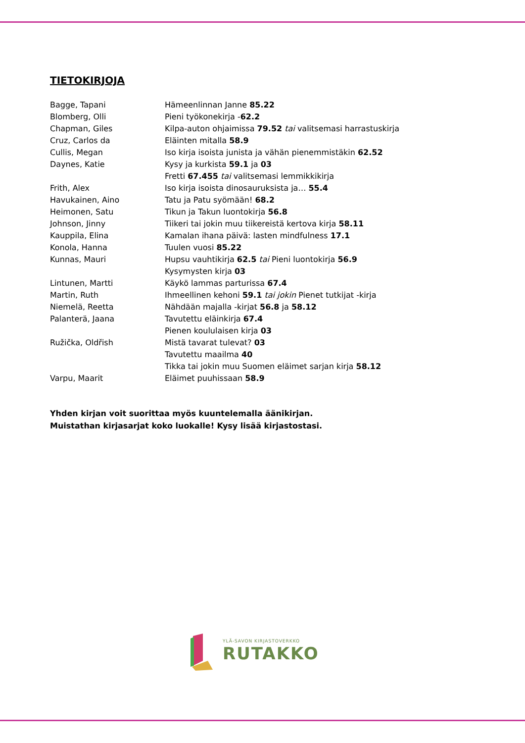TIETOKIRJOJA
| Bagge, Tapani | Hämeenlinnan Janne 85.22 |
| Blomberg, Olli | Pieni työkonekirja - 62.2 |
| Chapman, Giles | Kilpa-auton ohjaimissa 79.52 tai valitsemasi harrastuskirja |
| Cruz, Carlos da | Eläinten mitalla 58.9 |
| Cullis, Megan | Iso kirja isoista junista ja vähän pienemmistäkin 62.52 |
| Daynes, Katie | Kysy ja kurkista 59.1 ja 03 |
| | Fretti 67.455 tai valitsemasi lemmikkikirja |
| Frith, Alex | Iso kirja isoista dinosauruksista ja… 55.4 |
| Havukainen, Aino | Tatu ja Patu syömään! 68.2 |
| Heimonen, Satu | Tikun ja Takun luontokirja 56.8 |
| Johnson, Jinny | Tiikeri tai jokin muu tiikereistä kertova kirja 58.11 |
| Kauppila, Elina | Kamalan ihana päivä: lasten mindfulness 17.1 |
| Konola, Hanna | Tuulen vuosi 85.22 |
| Kunnas, Mauri | Hupsu vauhtikirja 62.5 tai Pieni luontokirja 56.9 |
| | Kysymysten kirja 03 |
| Lintunen, Martti | Käykö lammas parturissa 67.4 |
| Martin, Ruth | Ihmeellinen kehoni 59.1 tai jokin Pienet tutkijat -kirja |
| Niemelä, Reetta | Nähdään majalla -kirjat 56.8 ja 58.12 |
| Palanterä, Jaana | Tavutettu eläinkirja 67.4 |
| | Pienen koululaisen kirja 03 |
| Ružička, Oldřish | Mistä tavarat tulevat? 03 |
| | Tavutettu maailma 40 |
| | Tikka tai jokin muu Suomen eläimet sarjan kirja 58.12 |
| Varpu, Maarit | Eläimet puuhissaan 58.9 |
Yhden kirjan voit suorittaa myös kuuntelemalla äänikirjan.
Muistathan kirjasarjat koko luokalle! Kysy lisää kirjastostasi.
YLÄ-SAVON KIRJASTOVERKKO
RUTAKKO